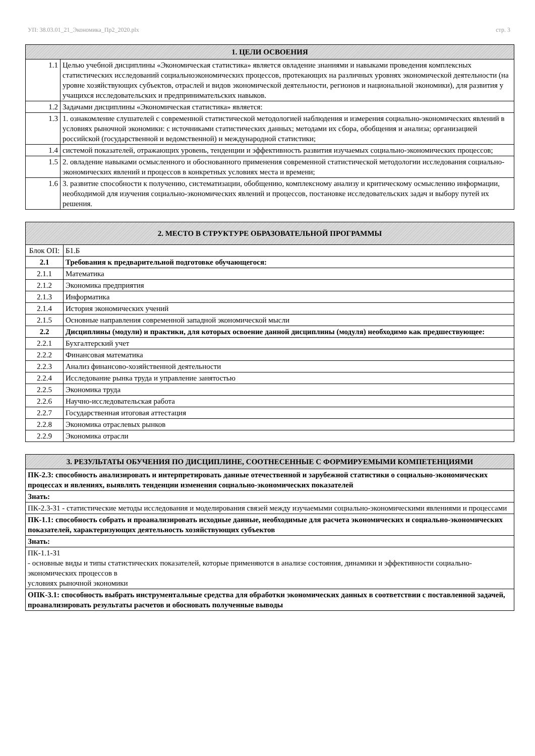УП: 38.03.01_21_Экономика_Пр2_2020.plx стр. 3
| 1. ЦЕЛИ ОСВОЕНИЯ | |
| --- | --- |
| 1.1 | Целью учебной дисциплины «Экономическая статистика» является овладение знаниями и навыками проведения комплексных статистических исследований социальноэкономических процессов, протекающих на различных уровнях экономической деятельности (на уровне хозяйствующих субъектов, отраслей и видов экономической деятельности, регионов и национальной экономики), для развития у учащихся исследовательских и предпринимательских навыков. |
| 1.2 | Задачами дисциплины «Экономическая статистика» является: |
| 1.3 | 1. ознакомление слушателей с современной статистической методологией наблюдения и измерения социально-экономических явлений в условиях рыночной экономики: с источниками статистических данных; методами их сбора, обобщения и анализа; организацией российской (государственной и ведомственной) и международной статистики; |
| 1.4 | системой показателей, отражающих уровень, тенденции и эффективность развития изучаемых социально-экономических процессов; |
| 1.5 | 2. овладение навыками осмысленного и обоснованного применения современной статистической методологии исследования социально-экономических явлений и процессов в конкретных условиях места и времени; |
| 1.6 | 3. развитие способности к получению, систематизации, обобщению, комплексному анализу и критическому осмыслению информации, необходимой для изучения социально-экономических явлений и процессов, постановке исследовательских задач и выбору путей их решения. |
| 2. МЕСТО В СТРУКТУРЕ ОБРАЗОВАТЕЛЬНОЙ ПРОГРАММЫ | | |
| --- | --- | --- |
| Блок ОП: | | Б1.Б |
| 2.1 | Требования к предварительной подготовке обучающегося: | |
| 2.1.1 | Математика | |
| 2.1.2 | Экономика предприятия | |
| 2.1.3 | Информатика | |
| 2.1.4 | История экономических учений | |
| 2.1.5 | Основные направления современной западной экономической мысли | |
| 2.2 | Дисциплины (модули) и практики, для которых освоение данной дисциплины (модуля) необходимо как предшествующее: | |
| 2.2.1 | Бухгалтерский учет | |
| 2.2.2 | Финансовая математика | |
| 2.2.3 | Анализ финансово-хозяйственной деятельности | |
| 2.2.4 | Исследование рынка труда и управление занятостью | |
| 2.2.5 | Экономика труда | |
| 2.2.6 | Научно-исследовательская работа | |
| 2.2.7 | Государственная итоговая аттестация | |
| 2.2.8 | Экономика отраслевых рынков | |
| 2.2.9 | Экономика отрасли | |
| 3. РЕЗУЛЬТАТЫ ОБУЧЕНИЯ ПО ДИСЦИПЛИНЕ, СООТНЕСЕННЫЕ С ФОРМИРУЕМЫМИ КОМПЕТЕНЦИЯМИ |
| --- |
| ПК-2.3: способность анализировать и интерпретировать данные отечественной и зарубежной статистики о социально-экономических процессах и явлениях, выявлять тенденции изменения социально-экономических показателей |
| Знать: |
| ПК-2.3-З1 - статистические методы исследования и моделирования связей между изучаемыми социально-экономическими явлениями и процессами |
| ПК-1.1: способность собрать и проанализировать исходные данные, необходимые для расчета экономических и социально-экономических показателей, характеризующих деятельность хозяйствующих субъектов |
| Знать: |
| ПК-1.1-З1 - основные виды и типы статистических показателей, которые применяются в анализе состояния, динамики и эффективности социально-экономических процессов в условиях рыночной экономики |
| ОПК-3.1: способность выбрать инструментальные средства для обработки экономических данных в соответствии с поставленной задачей, проанализировать результаты расчетов и обосновать полученные выводы |